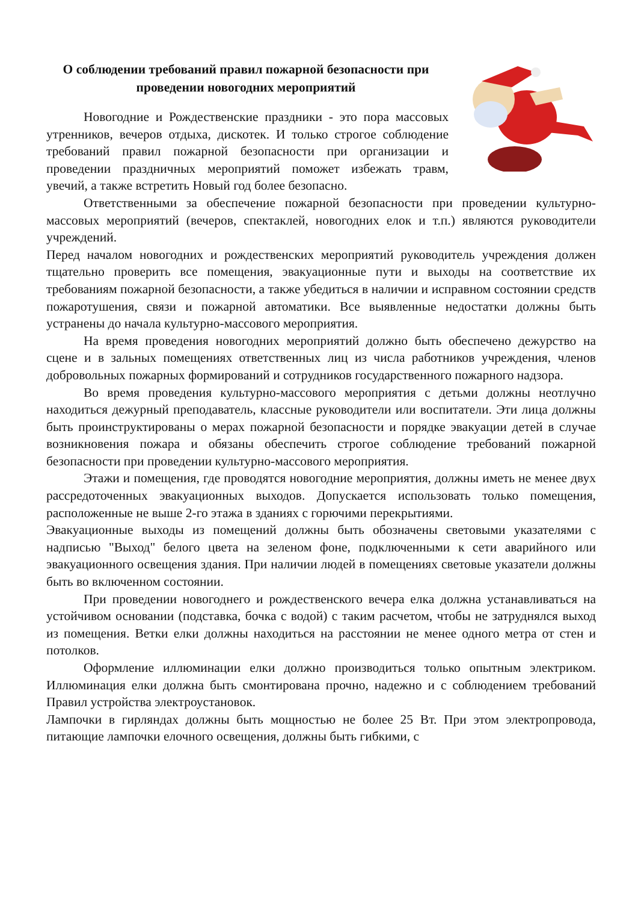О соблюдении требований правил пожарной безопасности при проведении новогодних мероприятий
Новогодние и Рождественские праздники - это пора массовых утренников, вечеров отдыха, дискотек. И только строгое соблюдение требований правил пожарной безопасности при организации и проведении праздничных мероприятий поможет избежать травм, увечий, а также встретить Новый год более безопасно.
Ответственными за обеспечение пожарной безопасности при проведении культурно-массовых мероприятий (вечеров, спектаклей, новогодних елок и т.п.) являются руководители учреждений.
Перед началом новогодних и рождественских мероприятий руководитель учреждения должен тщательно проверить все помещения, эвакуационные пути и выходы на соответствие их требованиям пожарной безопасности, а также убедиться в наличии и исправном состоянии средств пожаротушения, связи и пожарной автоматики. Все выявленные недостатки должны быть устранены до начала культурно-массового мероприятия.
На время проведения новогодних мероприятий должно быть обеспечено дежурство на сцене и в зальных помещениях ответственных лиц из числа работников учреждения, членов добровольных пожарных формирований и сотрудников государственного пожарного надзора.
Во время проведения культурно-массового мероприятия с детьми должны неотлучно находиться дежурный преподаватель, классные руководители или воспитатели. Эти лица должны быть проинструктированы о мерах пожарной безопасности и порядке эвакуации детей в случае возникновения пожара и обязаны обеспечить строгое соблюдение требований пожарной безопасности при проведении культурно-массового мероприятия.
Этажи и помещения, где проводятся новогодние мероприятия, должны иметь не менее двух рассредоточенных эвакуационных выходов. Допускается использовать только помещения, расположенные не выше 2-го этажа в зданиях с горючими перекрытиями.
Эвакуационные выходы из помещений должны быть обозначены световыми указателями с надписью "Выход" белого цвета на зеленом фоне, подключенными к сети аварийного или эвакуационного освещения здания. При наличии людей в помещениях световые указатели должны быть во включенном состоянии.
При проведении новогоднего и рождественского вечера елка должна устанавливаться на устойчивом основании (подставка, бочка с водой) с таким расчетом, чтобы не затруднялся выход из помещения. Ветки елки должны находиться на расстоянии не менее одного метра от стен и потолков.
Оформление иллюминации елки должно производиться только опытным электриком. Иллюминация елки должна быть смонтирована прочно, надежно и с соблюдением требований Правил устройства электроустановок.
Лампочки в гирляндах должны быть мощностью не более 25 Вт. При этом электропровода, питающие лампочки елочного освещения, должны быть гибкими, с